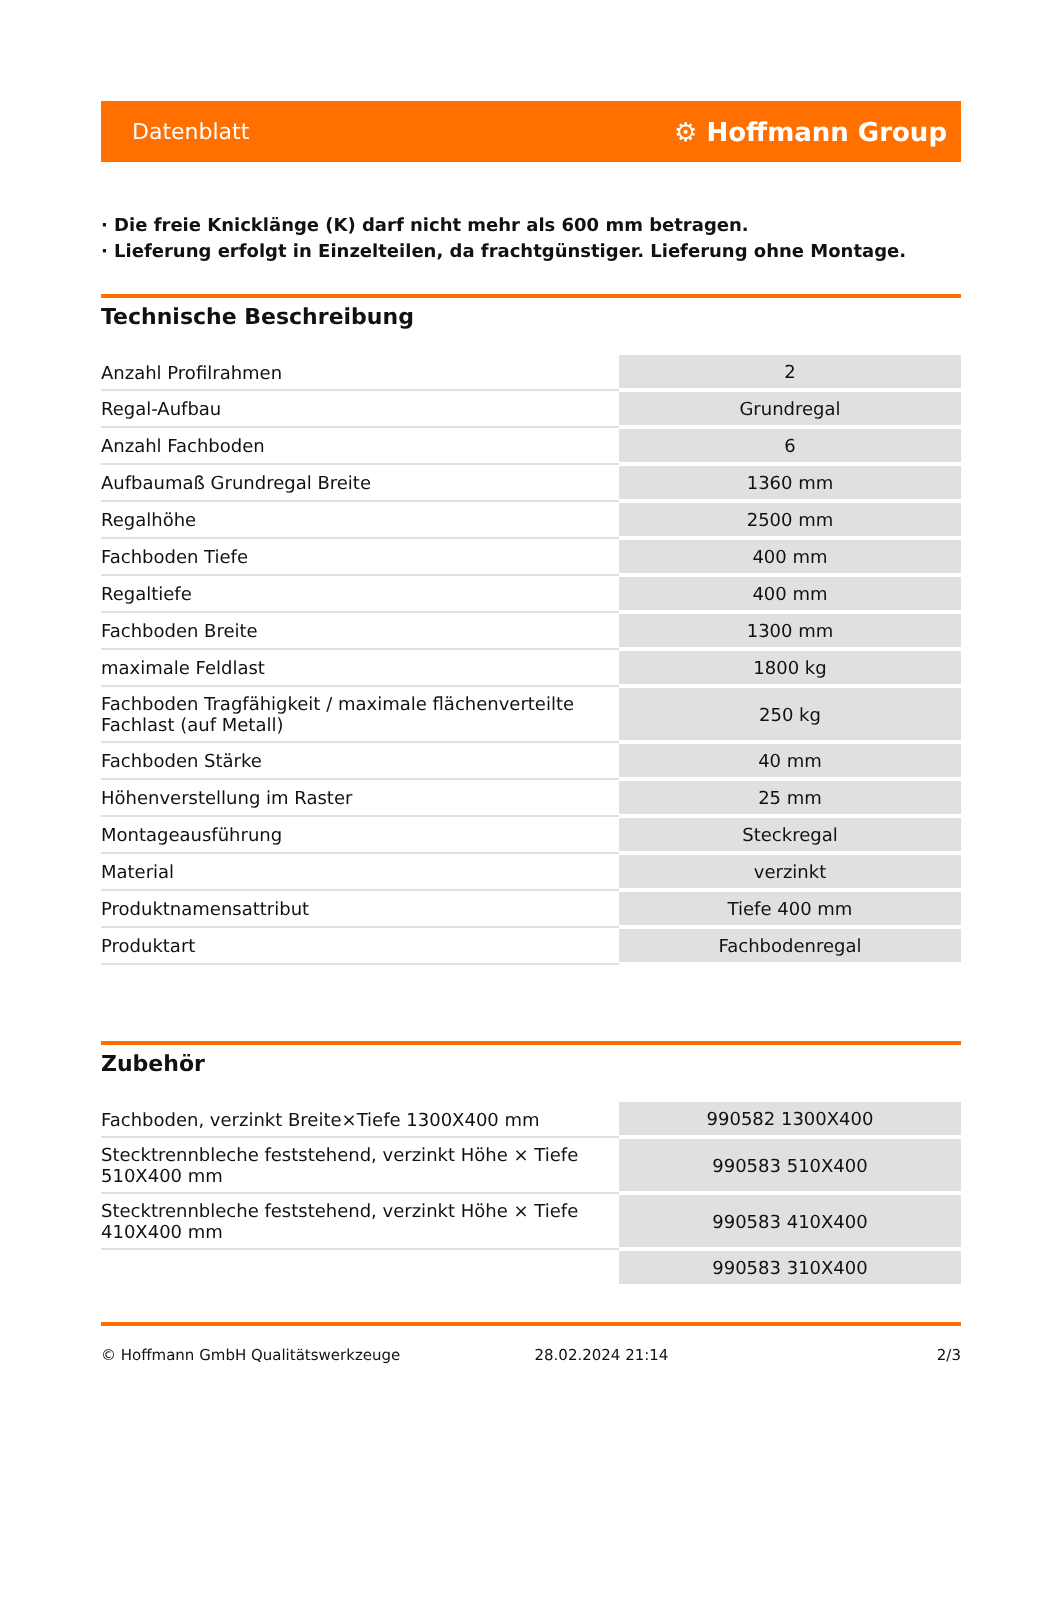Datenblatt ⚙ Hoffmann Group
· Die freie Knicklänge (K) darf nicht mehr als 600 mm betragen.
· Lieferung erfolgt in Einzelteilen, da frachtgünstiger. Lieferung ohne Montage.
Technische Beschreibung
| Anzahl Profilrahmen | 2 |
| Regal-Aufbau | Grundregal |
| Anzahl Fachboden | 6 |
| Aufbaumaß Grundregal Breite | 1360 mm |
| Regalhöhe | 2500 mm |
| Fachboden Tiefe | 400 mm |
| Regaltiefe | 400 mm |
| Fachboden Breite | 1300 mm |
| maximale Feldlast | 1800 kg |
| Fachboden Tragfähigkeit / maximale flächenverteilte Fachlast (auf Metall) | 250 kg |
| Fachboden Stärke | 40 mm |
| Höhenverstellung im Raster | 25 mm |
| Montageausführung | Steckregal |
| Material | verzinkt |
| Produktnamensattribut | Tiefe 400 mm |
| Produktart | Fachbodenregal |
Zubehör
| Fachboden, verzinkt Breite×Tiefe 1300X400 mm | 990582 1300X400 |
| Stecktrennbleche feststehend, verzinkt Höhe × Tiefe 510X400 mm | 990583 510X400 |
| Stecktrennbleche feststehend, verzinkt Höhe × Tiefe 410X400 mm | 990583 410X400 |
| | 990583 310X400 |
© Hoffmann GmbH Qualitätswerkzeuge 28.02.2024 21:14 2/3